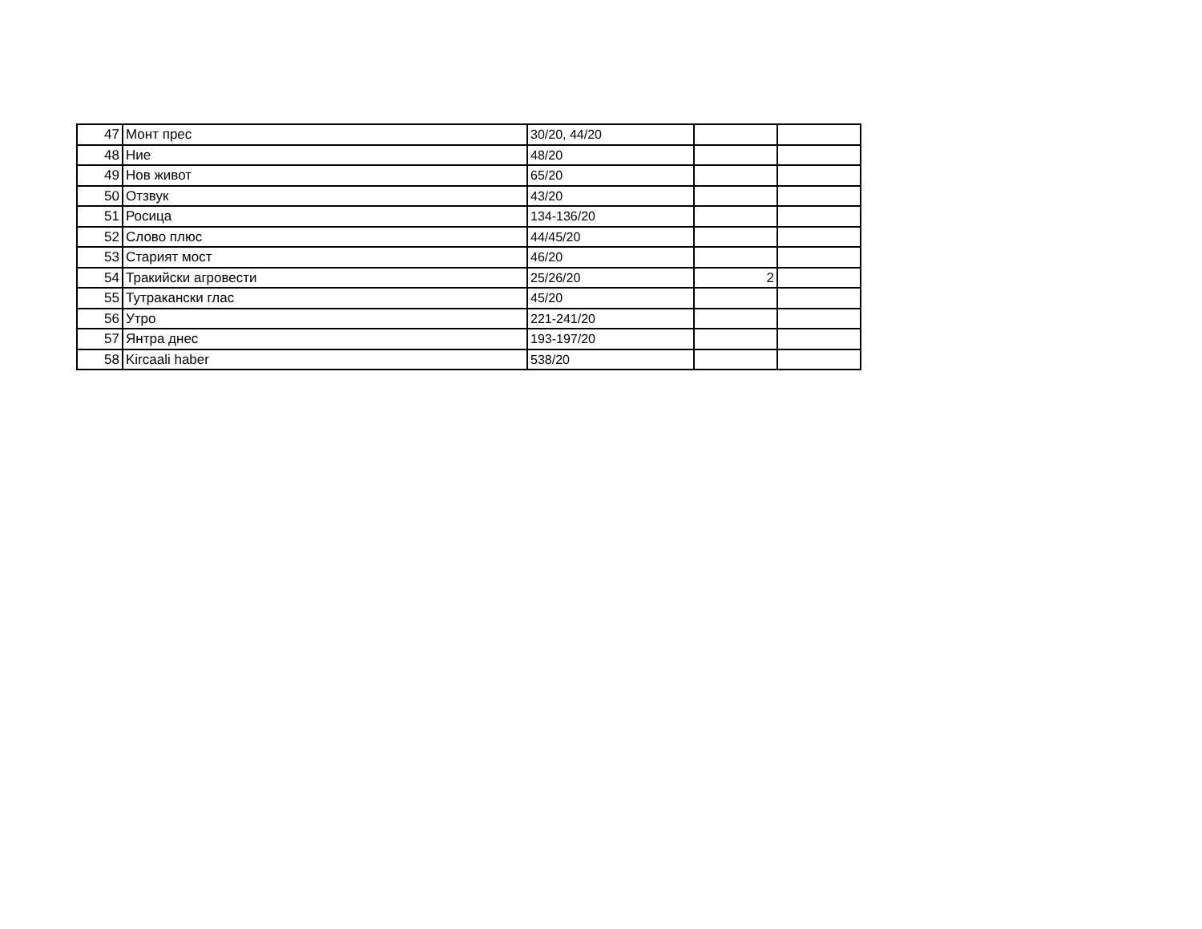| 47 | Монт прес | 30/20, 44/20 | | |
| 48 | Ние | 48/20 | | |
| 49 | Нов живот | 65/20 | | |
| 50 | Отзвук | 43/20 | | |
| 51 | Росица | 134-136/20 | | |
| 52 | Слово плюс | 44/45/20 | | |
| 53 | Старият мост | 46/20 | | |
| 54 | Тракийски агровести | 25/26/20 | 2 | |
| 55 | Тутракански глас | 45/20 | | |
| 56 | Утро | 221-241/20 | | |
| 57 | Янтра днес | 193-197/20 | | |
| 58 | Kircaali haber | 538/20 | | |